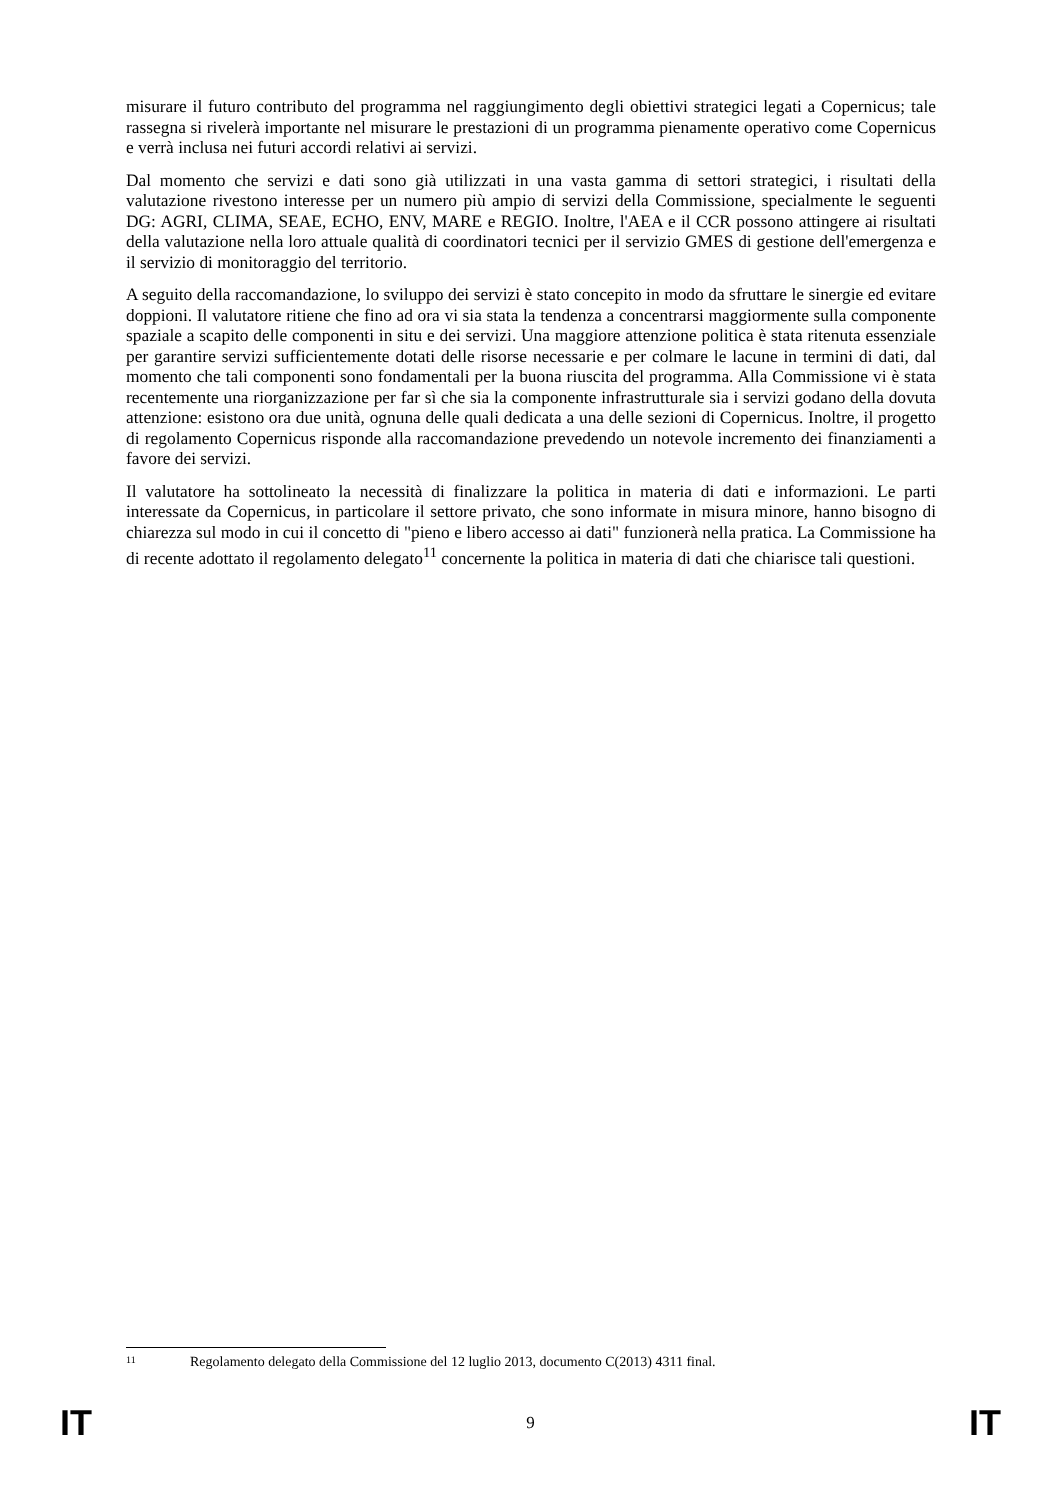misurare il futuro contributo del programma nel raggiungimento degli obiettivi strategici legati a Copernicus; tale rassegna si rivelerà importante nel misurare le prestazioni di un programma pienamente operativo come Copernicus e verrà inclusa nei futuri accordi relativi ai servizi.
Dal momento che servizi e dati sono già utilizzati in una vasta gamma di settori strategici, i risultati della valutazione rivestono interesse per un numero più ampio di servizi della Commissione, specialmente le seguenti DG: AGRI, CLIMA, SEAE, ECHO, ENV, MARE e REGIO. Inoltre, l'AEA e il CCR possono attingere ai risultati della valutazione nella loro attuale qualità di coordinatori tecnici per il servizio GMES di gestione dell'emergenza e il servizio di monitoraggio del territorio.
A seguito della raccomandazione, lo sviluppo dei servizi è stato concepito in modo da sfruttare le sinergie ed evitare doppioni. Il valutatore ritiene che fino ad ora vi sia stata la tendenza a concentrarsi maggiormente sulla componente spaziale a scapito delle componenti in situ e dei servizi. Una maggiore attenzione politica è stata ritenuta essenziale per garantire servizi sufficientemente dotati delle risorse necessarie e per colmare le lacune in termini di dati, dal momento che tali componenti sono fondamentali per la buona riuscita del programma. Alla Commissione vi è stata recentemente una riorganizzazione per far sì che sia la componente infrastrutturale sia i servizi godano della dovuta attenzione: esistono ora due unità, ognuna delle quali dedicata a una delle sezioni di Copernicus. Inoltre, il progetto di regolamento Copernicus risponde alla raccomandazione prevedendo un notevole incremento dei finanziamenti a favore dei servizi.
Il valutatore ha sottolineato la necessità di finalizzare la politica in materia di dati e informazioni. Le parti interessate da Copernicus, in particolare il settore privato, che sono informate in misura minore, hanno bisogno di chiarezza sul modo in cui il concetto di "pieno e libero accesso ai dati" funzionerà nella pratica. La Commissione ha di recente adottato il regolamento delegato<sup>11</sup> concernente la politica in materia di dati che chiarisce tali questioni.
11 Regolamento delegato della Commissione del 12 luglio 2013, documento C(2013) 4311 final.
IT 9 IT